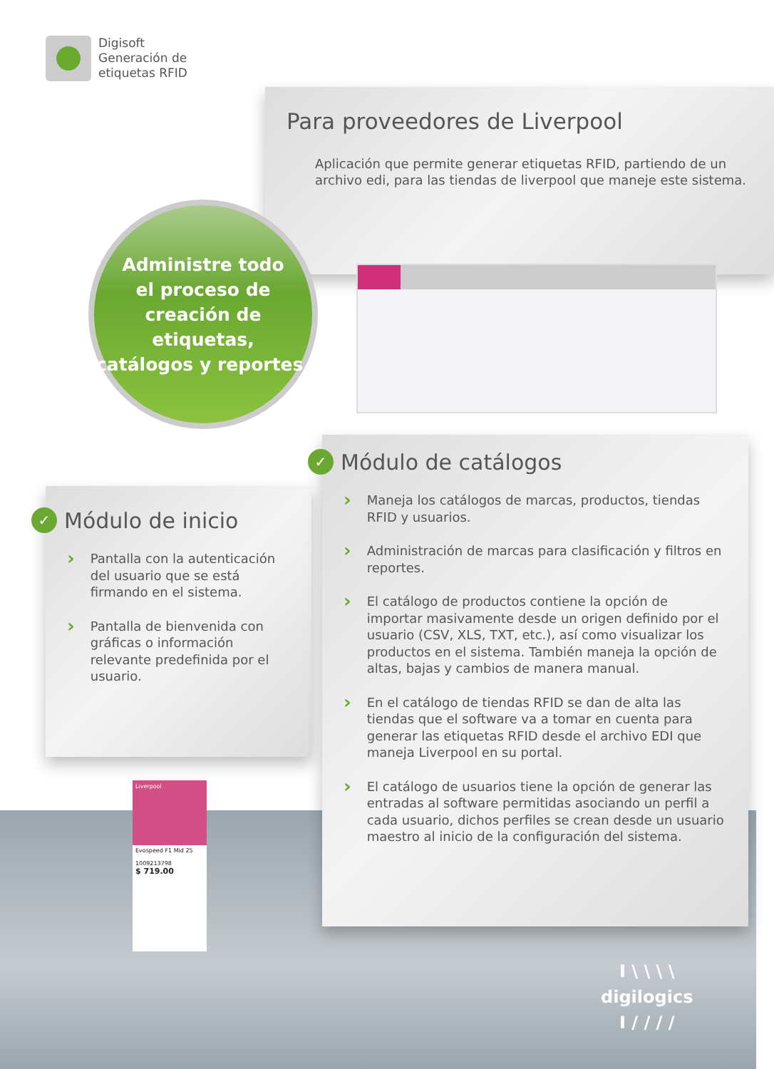Digisoft
Generación de
etiquetas RFID
Para proveedores de Liverpool
Aplicación que permite generar etiquetas RFID, partiendo de un archivo edi, para las tiendas de liverpool que maneje este sistema.
Administre todo
el proceso de
creación de etiquetas,
catálogos y reportes.
✓ Módulo de inicio
› Pantalla con la autenticación del usuario que se está firmando en el sistema.
› Pantalla de bienvenida con gráficas o información relevante predefinida por el usuario.
✓ Módulo de catálogos
› Maneja los catálogos de marcas, productos, tiendas RFID y usuarios.
› Administración de marcas para clasificación y filtros en reportes.
› El catálogo de productos contiene la opción de importar masivamente desde un origen definido por el usuario (CSV, XLS, TXT, etc.), así como visualizar los productos en el sistema. También maneja la opción de altas, bajas y cambios de manera manual.
› En el catálogo de tiendas RFID se dan de alta las tiendas que el software va a tomar en cuenta para generar las etiquetas RFID desde el archivo EDI que maneja Liverpool en su portal.
› El catálogo de usuarios tiene la opción de generar las entradas al software permitidas asociando un perfil a cada usuario, dichos perfiles se crean desde un usuario maestro al inicio de la configuración del sistema.
Liverpool
Evospeed F1 Mid 25
1009213798
$ 719.00
I \ \ \ \
digilogics
I / / / /